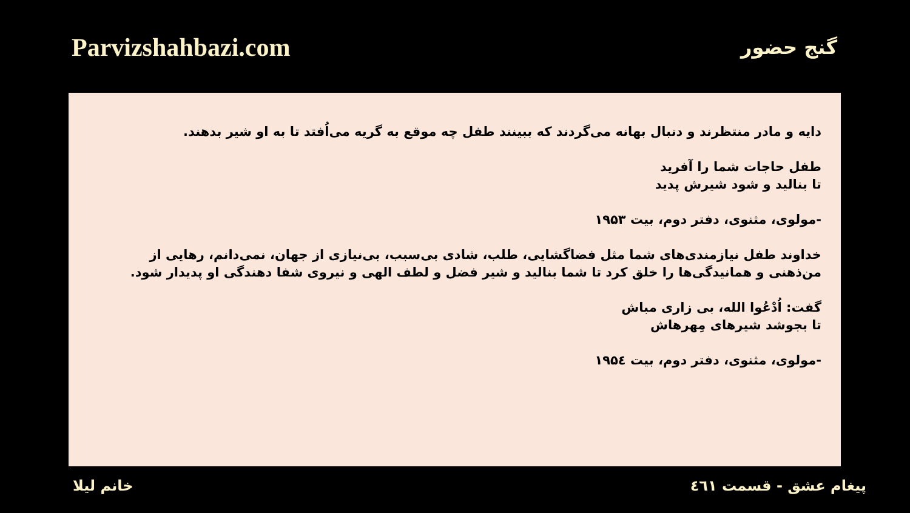Parvizshahbazi.com
گنج حضور
دایه و مادر منتظرند و دنبال بهانه می‌گردند که ببینند طفل چه موقع به گریه می‌اُفتد تا به او شیر بدهند.
طفل حاجات شما را آفرید
تا بنالید و شود شیرش پدید
-مولوی، مثنوی، دفتر دوم، بیت ۱۹۵۳
خداوند طفل نیازمندی‌های شما مثل فضاگشایی، طلب، شادی بی‌سبب، بی‌نیازی از جهان، نمی‌دانم، رهایی از من‌ذهنی و همانیدگی‌ها را خلق کرد تا شما بنالید و شیر فضل و لطف الهی و نیروی شفا دهندگی او پدیدار شود.
گفت: اُدْعُوا الله، بی زاری مباش
تا بجوشد شیرهای مِهرهاش
-مولوی، مثنوی، دفتر دوم، بیت ۱۹۵٤
خانم لیلا پیغام عشق - قسمت ٤٦١